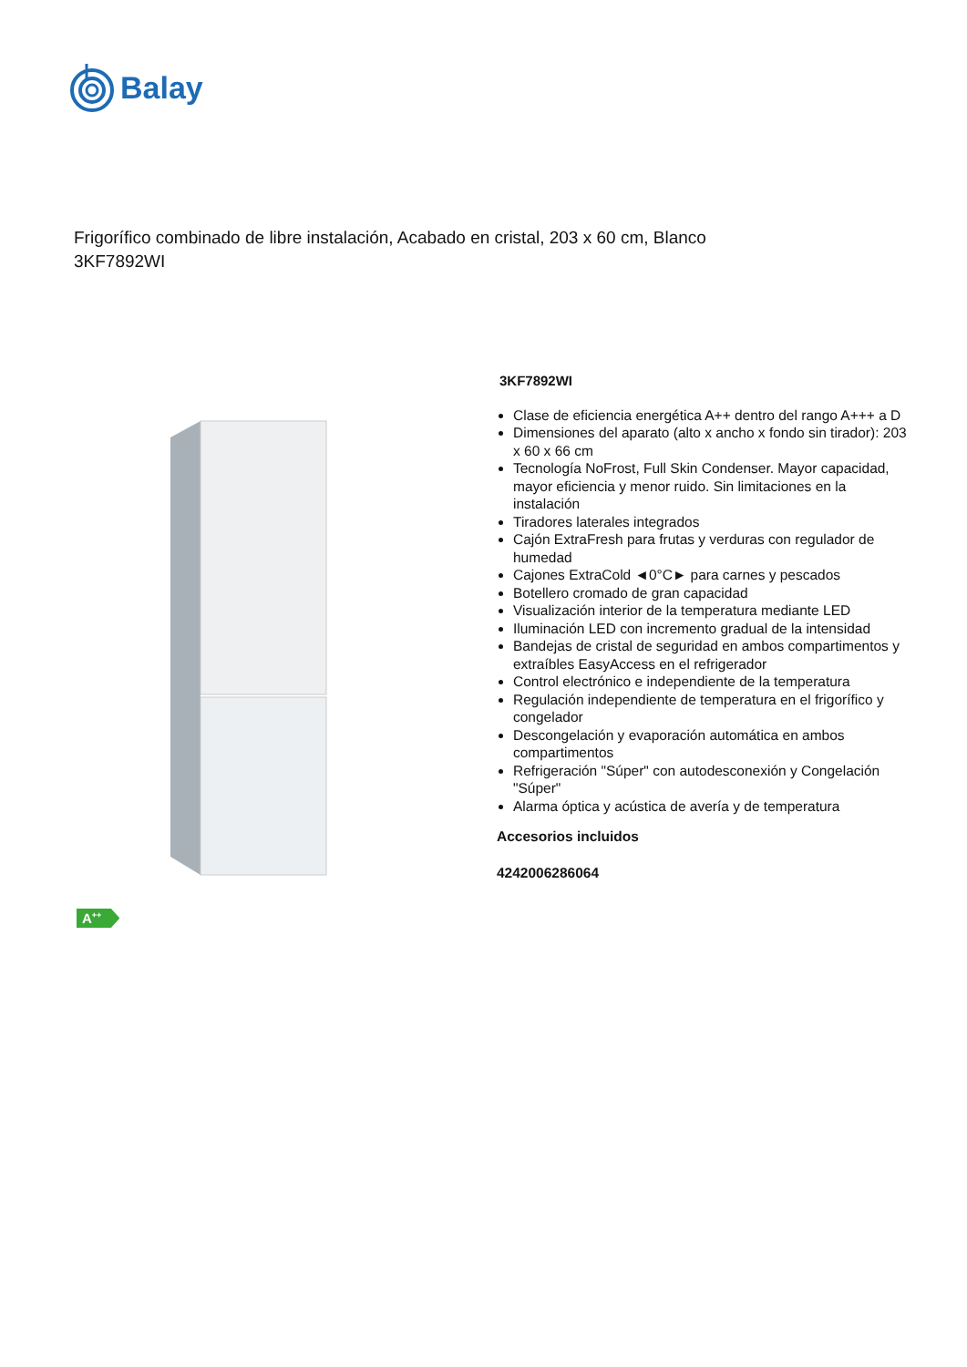Balay
Frigorífico combinado de libre instalación, Acabado en cristal, 203 x 60 cm, Blanco
3KF7892WI
3KF7892WI
Clase de eficiencia energética A++ dentro del rango A+++ a D
Dimensiones del aparato (alto x ancho x fondo sin tirador): 203 x 60 x 66 cm
Tecnología NoFrost, Full Skin Condenser. Mayor capacidad, mayor eficiencia y menor ruido. Sin limitaciones en la instalación
Tiradores laterales integrados
Cajón ExtraFresh para frutas y verduras con regulador de humedad
Cajones ExtraCold ◄0°C► para carnes y pescados
Botellero cromado de gran capacidad
Visualización interior de la temperatura mediante LED
Iluminación LED con incremento gradual de la intensidad
Bandejas de cristal de seguridad en ambos compartimentos y extraíbles EasyAccess en el refrigerador
Control electrónico e independiente de la temperatura
Regulación independiente de temperatura en el frigorífico y congelador
Descongelación y evaporación automática en ambos compartimentos
Refrigeración "Súper" con autodesconexión y Congelación "Súper"
Alarma óptica y acústica de avería y de temperatura
Accesorios incluidos
4242006286064
A<sup>++</sup>